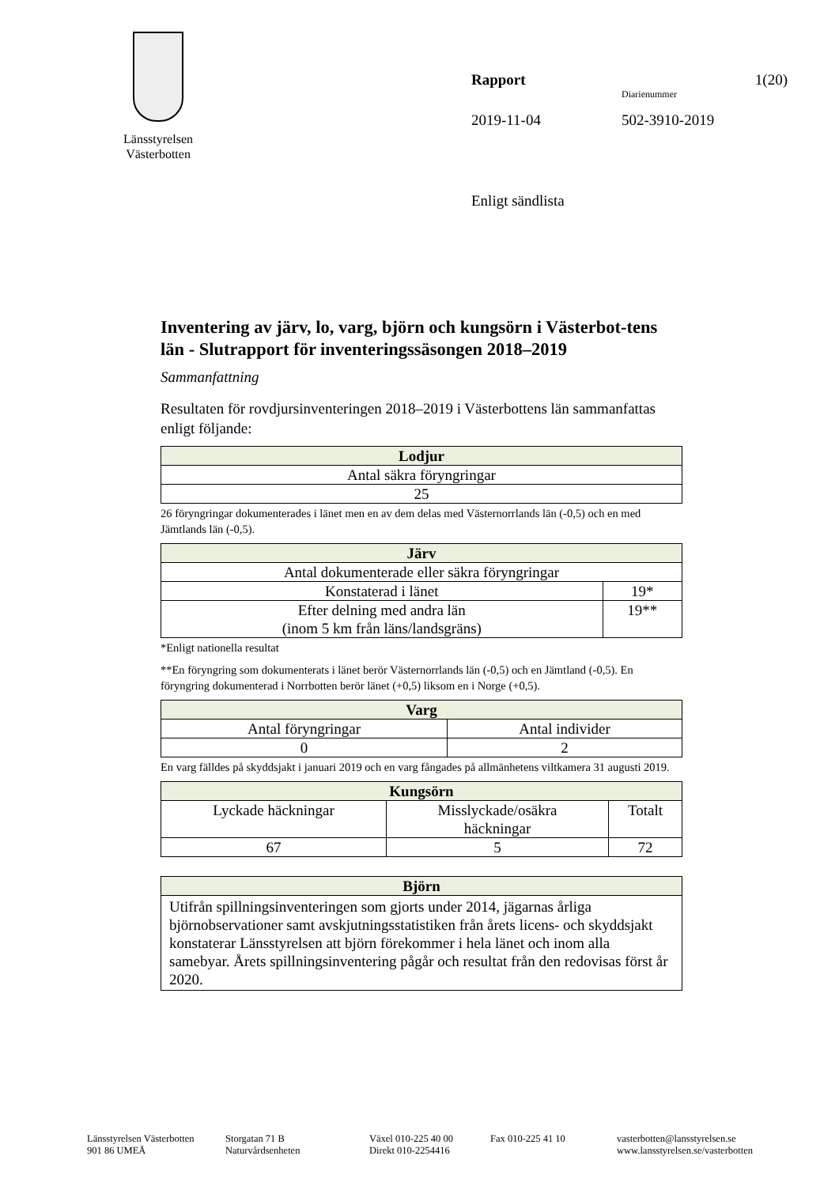Länsstyrelsen
Västerbotten
Rapport 1(20)
Diarienummer
2019-11-04 502-3910-2019
Enligt sändlista
Inventering av järv, lo, varg, björn och kungsörn i Västerbot-tens län - Slutrapport för inventeringssäsongen 2018–2019
Sammanfattning
Resultaten för rovdjursinventeringen 2018–2019 i Västerbottens län sammanfattas enligt följande:
| Lodjur |
| --- |
| Antal säkra föryngringar |
| 25 |
26 föryngringar dokumenterades i länet men en av dem delas med Västernorrlands län (-0,5) och en med Jämtlands län (-0,5).
| Järv | |
| --- | --- |
| Antal dokumenterade eller säkra föryngringar | |
| Konstaterad i länet | 19* |
| Efter delning med andra län (inom 5 km från läns/landsgräns) | 19** |
*Enligt nationella resultat
**En föryngring som dokumenterats i länet berör Västernorrlands län (-0,5) och en Jämtland (-0,5). En föryngring dokumenterad i Norrbotten berör länet (+0,5) liksom en i Norge (+0,5).
| Varg | |
| --- | --- |
| Antal föryngringar | Antal individer |
| 0 | 2 |
En varg fälldes på skyddsjakt i januari 2019 och en varg fångades på allmänhetens viltkamera 31 augusti 2019.
| Kungsörn | | |
| --- | --- | --- |
| Lyckade häckningar | Misslyckade/osäkra häckningar | Totalt |
| 67 | 5 | 72 |
| Björn |
| --- |
| Utifrån spillningsinventeringen som gjorts under 2014, jägarnas årliga björnobservationer samt avskjutningsstatistiken från årets licens- och skyddsjakt konstaterar Länsstyrelsen att björn förekommer i hela länet och inom alla samebyar. Årets spillningsinventering pågår och resultat från den redovisas först år 2020. |
Länsstyrelsen Västerbotten
901 86 UMEÅ
Storgatan 71 B
Naturvårdsenheten
Växel 010-225 40 00
Direkt 010-2254416
Fax 010-225 41 10 vasterbotten@lansstyrelsen.se
www.lansstyrelsen.se/vasterbotten